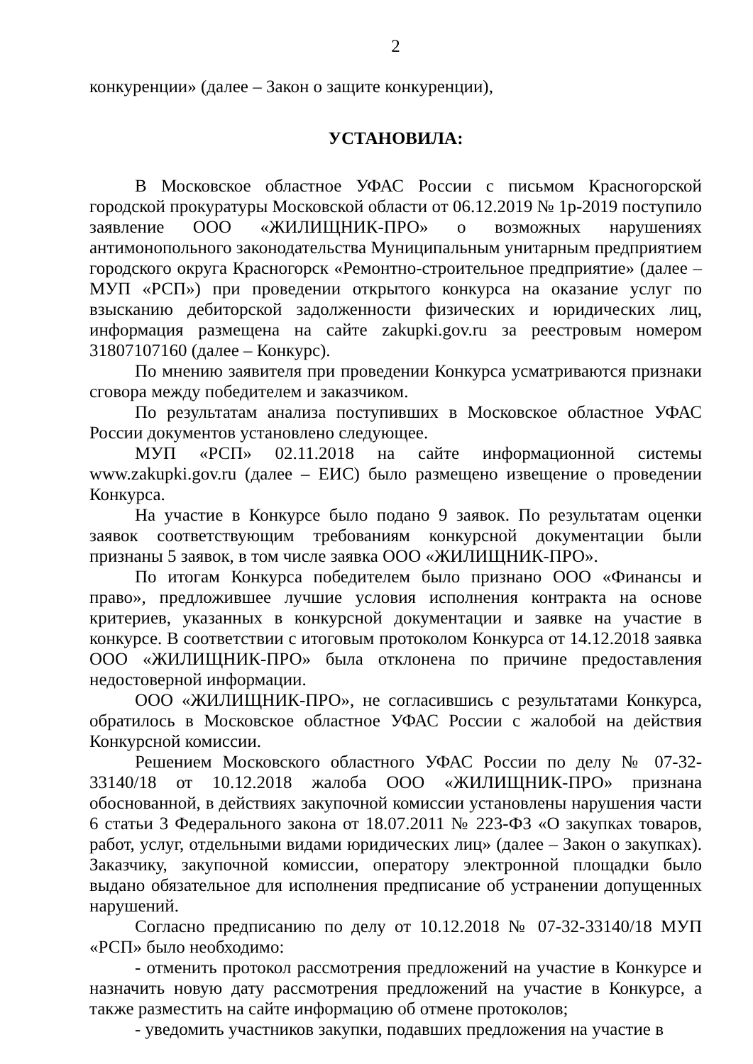2
конкуренции» (далее – Закон о защите конкуренции),
УСТАНОВИЛА:
В Московское областное УФАС России с письмом Красногорской городской прокуратуры Московской области от 06.12.2019 № 1р-2019 поступило заявление ООО «ЖИЛИЩНИК-ПРО» о возможных нарушениях антимонопольного законодательства Муниципальным унитарным предприятием городского округа Красногорск «Ремонтно-строительное предприятие» (далее – МУП «РСП») при проведении открытого конкурса на оказание услуг по взысканию дебиторской задолженности физических и юридических лиц, информация размещена на сайте zakupki.gov.ru за реестровым номером 31807107160 (далее – Конкурс).
По мнению заявителя при проведении Конкурса усматриваются признаки сговора между победителем и заказчиком.
По результатам анализа поступивших в Московское областное УФАС России документов установлено следующее.
МУП «РСП» 02.11.2018 на сайте информационной системы www.zakupki.gov.ru (далее – ЕИС) было размещено извещение о проведении Конкурса.
На участие в Конкурсе было подано 9 заявок. По результатам оценки заявок соответствующим требованиям конкурсной документации были признаны 5 заявок, в том числе заявка ООО «ЖИЛИЩНИК-ПРО».
По итогам Конкурса победителем было признано ООО «Финансы и право», предложившее лучшие условия исполнения контракта на основе критериев, указанных в конкурсной документации и заявке на участие в конкурсе. В соответствии с итоговым протоколом Конкурса от 14.12.2018 заявка ООО «ЖИЛИЩНИК-ПРО» была отклонена по причине предоставления недостоверной информации.
ООО «ЖИЛИЩНИК-ПРО», не согласившись с результатами Конкурса, обратилось в Московское областное УФАС России с жалобой на действия Конкурсной комиссии.
Решением Московского областного УФАС России по делу № 07-32-33140/18 от 10.12.2018 жалоба ООО «ЖИЛИЩНИК-ПРО» признана обоснованной, в действиях закупочной комиссии установлены нарушения части 6 статьи 3 Федерального закона от 18.07.2011 № 223-ФЗ «О закупках товаров, работ, услуг, отдельными видами юридических лиц» (далее – Закон о закупках). Заказчику, закупочной комиссии, оператору электронной площадки было выдано обязательное для исполнения предписание об устранении допущенных нарушений.
Согласно предписанию по делу от 10.12.2018 № 07-32-33140/18 МУП «РСП» было необходимо:
- отменить протокол рассмотрения предложений на участие в Конкурсе и назначить новую дату рассмотрения предложений на участие в Конкурсе, а также разместить на сайте информацию об отмене протоколов;
- уведомить участников закупки, подавших предложения на участие в